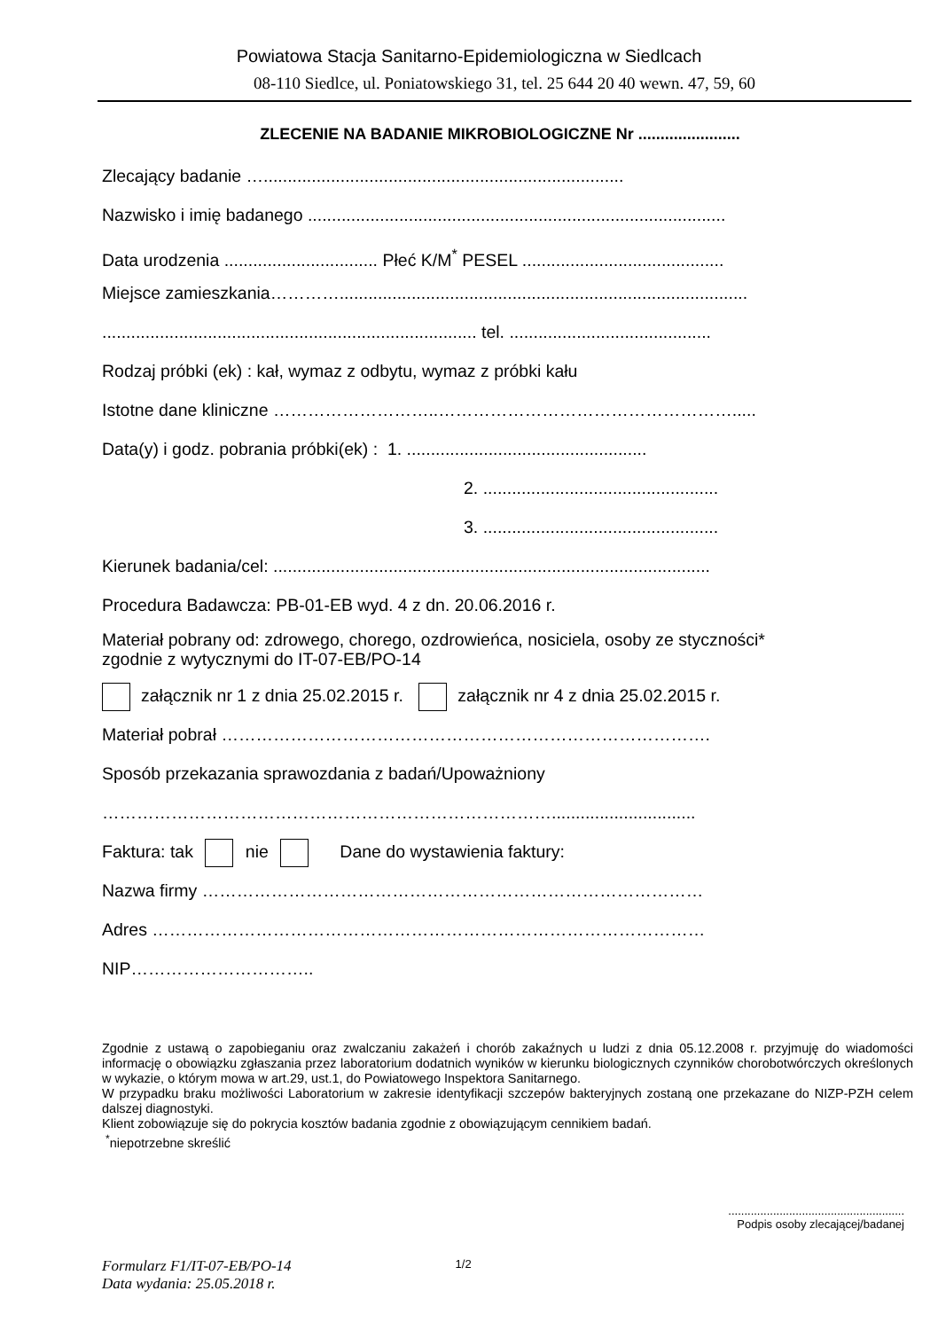Powiatowa Stacja Sanitarno-Epidemiologiczna w Siedlcach
08-110 Siedlce, ul. Poniatowskiego 31, tel. 25 644 20 40 wewn. 47, 59, 60
ZLECENIE NA BADANIE MIKROBIOLOGICZNE Nr .......................
Zlecający badanie …...........................................................................
Nazwisko i imię badanego .......................................................................................
Data urodzenia ................................ Płeć K/M<sup>*</sup> PESEL ..........................................
Miejsce zamieszkania………….....................................................................................
.............................................................................. tel. ..........................................
Rodzaj próbki (ek) : kał, wymaz z odbytu, wymaz z próbki kału
Istotne dane kliniczne ………………………..…………………………………………….....
Data(y) i godz. pobrania próbki(ek) : 1. ..................................................
2. .................................................
3. .................................................
Kierunek badania/cel: ...........................................................................................
Procedura Badawcza: PB-01-EB wyd. 4 z dn. 20.06.2016 r.
Materiał pobrany od: zdrowego, chorego, ozdrowieńca, nosiciela, osoby ze styczności*
zgodnie z wytycznymi do IT-07-EB/PO-14
załącznik nr 1 z dnia 25.02.2015 r. załącznik nr 4 z dnia 25.02.2015 r.
Materiał pobrał ………………………………………………………………………….
Sposób przekazania sprawozdania z badań/Upoważniony
……………………………………………………………………..............................
Faktura: tak nie Dane do wystawienia faktury:
Nazwa firmy ……………………………………………………………………………
Adres ……………………………………………………………………………………
NIP…………………………..
Zgodnie z ustawą o zapobieganiu oraz zwalczaniu zakażeń i chorób zakaźnych u ludzi z dnia 05.12.2008 r. przyjmuję do wiadomości informację o obowiązku zgłaszania przez laboratorium dodatnich wyników w kierunku biologicznych czynników chorobotwórczych określonych w wykazie, o którym mowa w art.29, ust.1, do Powiatowego Inspektora Sanitarnego.
W przypadku braku możliwości Laboratorium w zakresie identyfikacji szczepów bakteryjnych zostaną one przekazane do NIZP-PZH celem dalszej diagnostyki.
Klient zobowiązuje się do pokrycia kosztów badania zgodnie z obowiązującym cennikiem badań.
<sup>*</sup> niepotrzebne skreślić
.......................................................
Podpis osoby zlecającej/badanej
Formularz F1/IT-07-EB/PO-14
Data wydania: 25.05.2018 r.
1/2